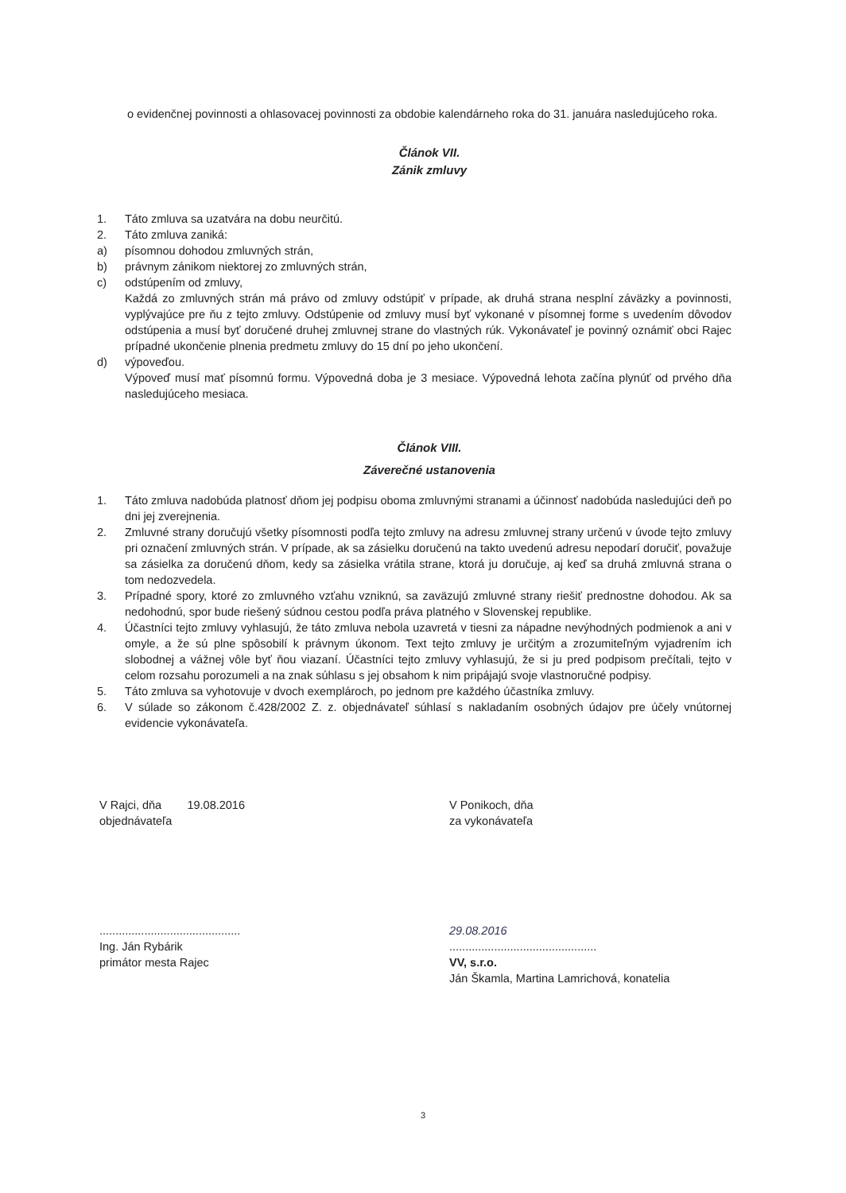o evidenčnej povinnosti a ohlasovacej povinnosti za obdobie kalendárneho roka do 31. januára nasledujúceho roka.
Článok VII.
Zánik zmluvy
1. Táto zmluva sa uzatvára na dobu neurčitú.
2. Táto zmluva zaniká:
a) písomnou dohodou zmluvných strán,
b) právnym zánikom niektorej zo zmluvných strán,
c) odstúpením od zmluvy,
Každá zo zmluvných strán má právo od zmluvy odstúpiť v prípade, ak druhá strana nesplní záväzky a povinnosti, vyplývajúce pre ňu z tejto zmluvy. Odstúpenie od zmluvy musí byť vykonané v písomnej forme s uvedením dôvodov odstúpenia a musí byť doručené druhej zmluvnej strane do vlastných rúk. Vykonávateľ je povinný oznámiť obci Rajec prípadné ukončenie plnenia predmetu zmluvy do 15 dní po jeho ukončení.
d) výpoveďou.
Výpoveď musí mať písomnú formu. Výpovedná doba je 3 mesiace. Výpovedná lehota začína plynúť od prvého dňa nasledujúceho mesiaca.
Článok VIII.
Záverečné ustanovenia
1. Táto zmluva nadobúda platnosť dňom jej podpisu oboma zmluvnými stranami a účinnosť nadobúda nasledujúci deň po dni jej zverejnenia.
2. Zmluvné strany doručujú všetky písomnosti podľa tejto zmluvy na adresu zmluvnej strany určenú v úvode tejto zmluvy pri označení zmluvných strán. V prípade, ak sa zásielku doručenú na takto uvedenú adresu nepodarí doručiť, považuje sa zásielka za doručenú dňom, kedy sa zásielka vrátila strane, ktorá ju doručuje, aj keď sa druhá zmluvná strana o tom nedozvedela.
3. Prípadné spory, ktoré zo zmluvného vzťahu vzniknú, sa zaväzujú zmluvné strany riešiť prednostne dohodou. Ak sa nedohodnú, spor bude riešený súdnou cestou podľa práva platného v Slovenskej republike.
4. Účastníci tejto zmluvy vyhlasujú, že táto zmluva nebola uzavretá v tiesni za nápadne nevýhodných podmienok a ani v omyle, a že sú plne spôsobilí k právnym úkonom. Text tejto zmluvy je určitým a zrozumiteľným vyjadrením ich slobodnej a vážnej vôle byť ňou viazaní. Účastníci tejto zmluvy vyhlasujú, že si ju pred podpisom prečítali, tejto v celom rozsahu porozumeli a na znak súhlasu s jej obsahom k nim pripájajú svoje vlastnoručné podpisy.
5. Táto zmluva sa vyhotovuje v dvoch exemplároch, po jednom pre každého účastníka zmluvy.
6. V súlade so zákonom č.428/2002 Z. z. objednávateľ súhlasí s nakladaním osobných údajov pre účely vnútornej evidencie vykonávateľa.
V Rajci, dňa 19.08.2016
objednávateľa
V Ponikoch, dňa
za vykonávateľa
............................................
Ing. Ján Rybárik
primátor mesta Rajec
29.08.2016
..............................................
VV, s.r.o.
Ján Škamla, Martina Lamrichová, konatelia
3